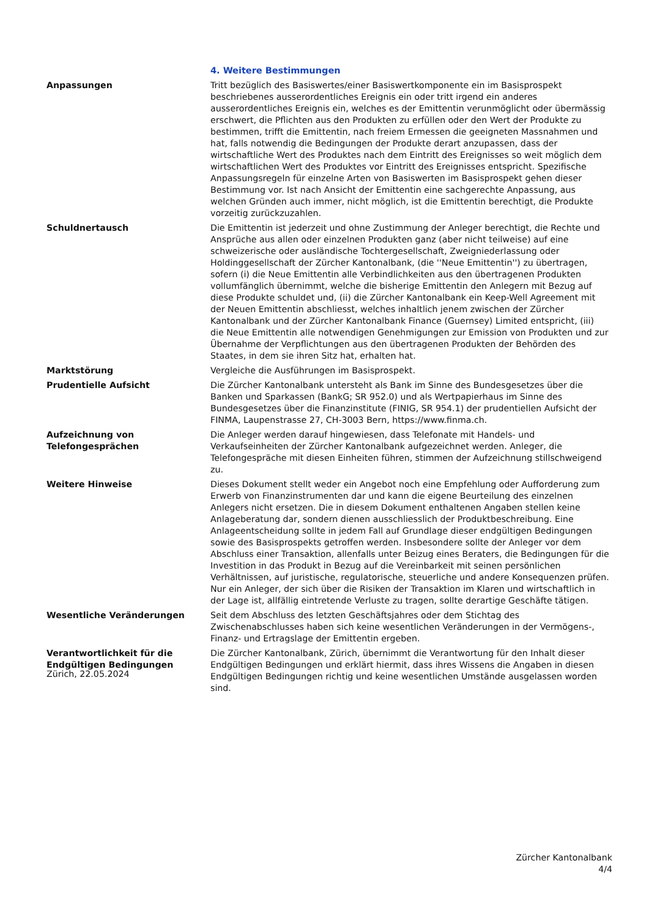| | 4. Weitere Bestimmungen |
| Anpassungen | Tritt bezüglich des Basiswertes/einer Basiswertkomponente ein im Basisprospekt beschriebenes ausserordentliches Ereignis ein oder tritt irgend ein anderes ausserordentliches Ereignis ein, welches es der Emittentin verunmöglicht oder übermässig erschwert, die Pflichten aus den Produkten zu erfüllen oder den Wert der Produkte zu bestimmen, trifft die Emittentin, nach freiem Ermessen die geeigneten Massnahmen und hat, falls notwendig die Bedingungen der Produkte derart anzupassen, dass der wirtschaftliche Wert des Produktes nach dem Eintritt des Ereignisses so weit möglich dem wirtschaftlichen Wert des Produktes vor Eintritt des Ereignisses entspricht. Spezifische Anpassungsregeln für einzelne Arten von Basiswerten im Basisprospekt gehen dieser Bestimmung vor. Ist nach Ansicht der Emittentin eine sachgerechte Anpassung, aus welchen Gründen auch immer, nicht möglich, ist die Emittentin berechtigt, die Produkte vorzeitig zurückzuzahlen. |
| Schuldnertausch | Die Emittentin ist jederzeit und ohne Zustimmung der Anleger berechtigt, die Rechte und Ansprüche aus allen oder einzelnen Produkten ganz (aber nicht teilweise) auf eine schweizerische oder ausländische Tochtergesellschaft, Zweigniederlassung oder Holdinggesellschaft der Zürcher Kantonalbank, (die ''Neue Emittentin'') zu übertragen, sofern (i) die Neue Emittentin alle Verbindlichkeiten aus den übertragenen Produkten vollumfänglich übernimmt, welche die bisherige Emittentin den Anlegern mit Bezug auf diese Produkte schuldet und, (ii) die Zürcher Kantonalbank ein Keep-Well Agreement mit der Neuen Emittentin abschliesst, welches inhaltlich jenem zwischen der Zürcher Kantonalbank und der Zürcher Kantonalbank Finance (Guernsey) Limited entspricht, (iii) die Neue Emittentin alle notwendigen Genehmigungen zur Emission von Produkten und zur Übernahme der Verpflichtungen aus den übertragenen Produkten der Behörden des Staates, in dem sie ihren Sitz hat, erhalten hat. |
| Marktstörung | Vergleiche die Ausführungen im Basisprospekt. |
| Prudentielle Aufsicht | Die Zürcher Kantonalbank untersteht als Bank im Sinne des Bundesgesetzes über die Banken und Sparkassen (BankG; SR 952.0) und als Wertpapierhaus im Sinne des Bundesgesetzes über die Finanzinstitute (FINIG, SR 954.1) der prudentiellen Aufsicht der FINMA, Laupenstrasse 27, CH-3003 Bern, https://www.finma.ch. |
| Aufzeichnung von Telefongesprächen | Die Anleger werden darauf hingewiesen, dass Telefonate mit Handels- und Verkaufseinheiten der Zürcher Kantonalbank aufgezeichnet werden. Anleger, die Telefongespräche mit diesen Einheiten führen, stimmen der Aufzeichnung stillschweigend zu. |
| Weitere Hinweise | Dieses Dokument stellt weder ein Angebot noch eine Empfehlung oder Aufforderung zum Erwerb von Finanzinstrumenten dar und kann die eigene Beurteilung des einzelnen Anlegers nicht ersetzen. Die in diesem Dokument enthaltenen Angaben stellen keine Anlageberatung dar, sondern dienen ausschliesslich der Produktbeschreibung. Eine Anlageentscheidung sollte in jedem Fall auf Grundlage dieser endgültigen Bedingungen sowie des Basisprospekts getroffen werden. Insbesondere sollte der Anleger vor dem Abschluss einer Transaktion, allenfalls unter Beizug eines Beraters, die Bedingungen für die Investition in das Produkt in Bezug auf die Vereinbarkeit mit seinen persönlichen Verhältnissen, auf juristische, regulatorische, steuerliche und andere Konsequenzen prüfen. Nur ein Anleger, der sich über die Risiken der Transaktion im Klaren und wirtschaftlich in der Lage ist, allfällig eintretende Verluste zu tragen, sollte derartige Geschäfte tätigen. |
| Wesentliche Veränderungen | Seit dem Abschluss des letzten Geschäftsjahres oder dem Stichtag des Zwischenabschlusses haben sich keine wesentlichen Veränderungen in der Vermögens-, Finanz- und Ertragslage der Emittentin ergeben. |
| Verantwortlichkeit für die Endgültigen Bedingungen | Die Zürcher Kantonalbank, Zürich, übernimmt die Verantwortung für den Inhalt dieser Endgültigen Bedingungen und erklärt hiermit, dass ihres Wissens die Angaben in diesen Endgültigen Bedingungen richtig und keine wesentlichen Umstände ausgelassen worden sind. |
Zürich, 22.05.2024
Zürcher Kantonalbank
4/4